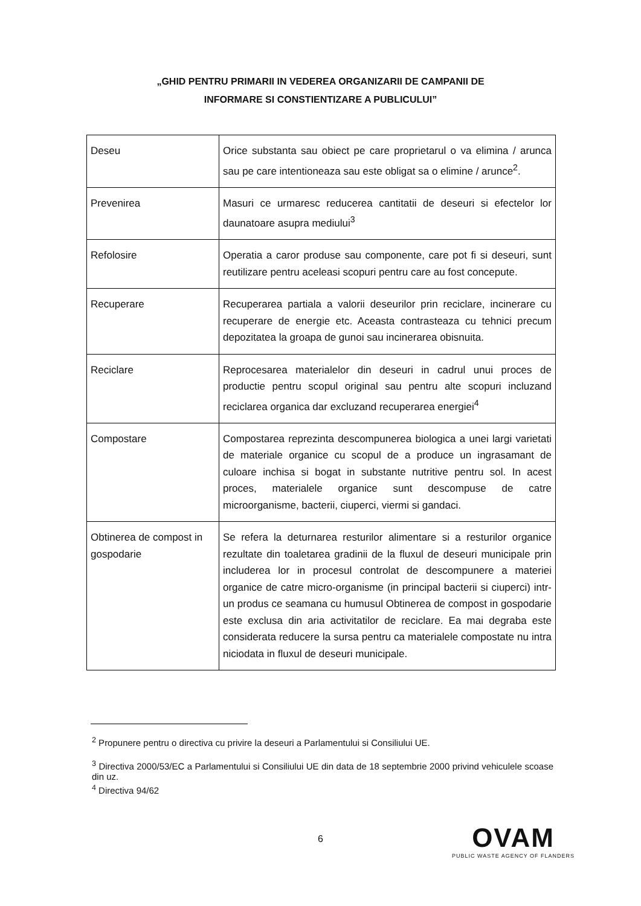„GHID PENTRU PRIMARII IN VEDEREA ORGANIZARII DE CAMPANII DE
INFORMARE SI CONSTIENTIZARE A PUBLICULUI”
| Deseu | Orice substanta sau obiect pe care proprietarul o va elimina / arunca sau pe care intentioneaza sau este obligat sa o elimine / arunce<sup>2</sup>. |
| Prevenirea | Masuri ce urmaresc reducerea cantitatii de deseuri si efectelor lor daunatoare asupra mediului<sup>3</sup> |
| Refolosire | Operatia a caror produse sau componente, care pot fi si deseuri, sunt reutilizare pentru aceleasi scopuri pentru care au fost concepute. |
| Recuperare | Recuperarea partiala a valorii deseurilor prin reciclare, incinerare cu recuperare de energie etc. Aceasta contrasteaza cu tehnici precum depozitatea la groapa de gunoi sau incinerarea obisnuita. |
| Reciclare | Reprocesarea materialelor din deseuri in cadrul unui proces de productie pentru scopul original sau pentru alte scopuri incluzand reciclarea organica dar excluzand recuperarea energiei<sup>4</sup> |
| Compostare | Compostarea reprezinta descompunerea biologica a unei largi varietati de materiale organice cu scopul de a produce un ingrasamant de culoare inchisa si bogat in substante nutritive pentru sol. In acest proces, materialele organice sunt descompuse de catre microorganisme, bacterii, ciuperci, viermi si gandaci. |
| Obtinerea de compost in gospodarie | Se refera la deturnarea resturilor alimentare si a resturilor organice rezultate din toaletarea gradinii de la fluxul de deseuri municipale prin includerea lor in procesul controlat de descompunere a materiei organice de catre micro-organisme (in principal bacterii si ciuperci) intr-un produs ce seamana cu humusul Obtinerea de compost in gospodarie este exclusa din aria activitatilor de reciclare. Ea mai degraba este considerata reducere la sursa pentru ca materialele compostate nu intra niciodata in fluxul de deseuri municipale. |
<sup>2</sup> Propunere pentru o directiva cu privire la deseuri a Parlamentului si Consiliului UE.
<sup>3</sup> Directiva 2000/53/EC a Parlamentului si Consiliului UE din data de 18 septembrie 2000 privind vehiculele scoase din uz.
<sup>4</sup> Directiva 94/62
6
OVAM
PUBLIC WASTE AGENCY OF FLANDERS